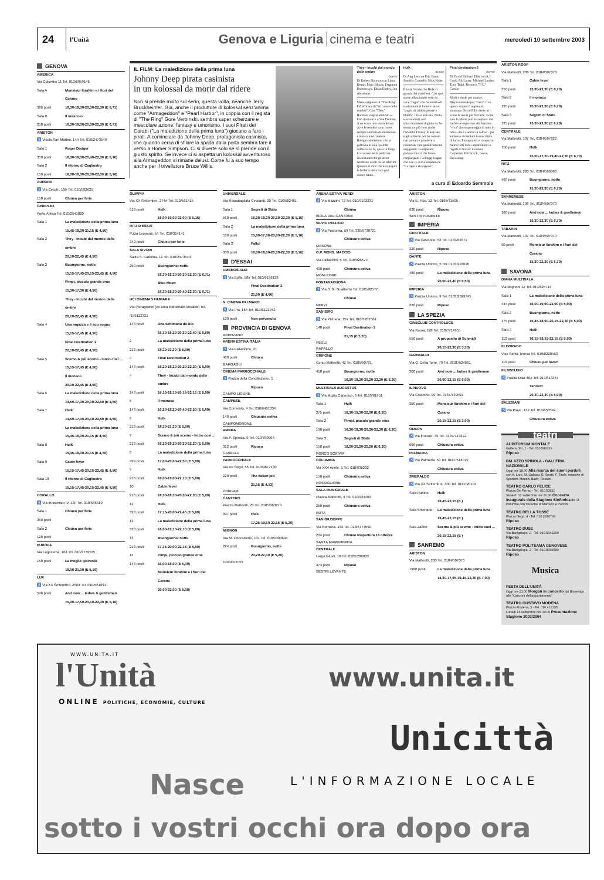24
l'Unità
Genova e Liguria cinema e teatri
mercoledì 10 settembre 2003
GENOVA
AMERICA
Via Colombo 11 Tel. 010/5959146
| Sala A | Monsieur Ibrahim e i fiori del Corano |
| 386 posti | 16,30-18,30-20,30-22,30 (E 6,71) |
| Sala B | Il miracolo |
| 250 posti | 16,30-18,30-20,30-22,30 (E 6,71) |
ARISTON
♿ Vicolo San Matteo, 14/r Tel. 010/2473549
| Sala 1 | Roger Dodger |
| 350 posti | 16,30-18,30-20,40-22,30 (E 5,16) |
| Sala 2 | Il ritorno di Cagliostro |
| 150 posti | 16,30-18,30-20,30-22,30 (E 5,16) |
AURORA
♿ Via Cecchi, 19/r Tel. 010/592625
| 150 posti | Chiuso per ferie |
CINEPLEX
Porto Antico Tel. 010/2541820
| Sala 1 | La maledizione della prima luna |
| | 15,45-18,30-21,15 (E 4,50) |
| Sala 2 | They - Incubi dal mondo delle ombre |
| | 20,10-22,45 (E 4,50) |
| Sala 3 | Buongiorno, notte |
| | 15,15-17,45-20,15-22,45 (E 4,50) |
| | Pimpi, piccolo grande eroe |
| | 15,30-17,30 (E 4,50) |
| | They - Incubi dal mondo delle ombre |
| | 20,10-22,45 (E 4,50) |
| Sala 4 | Una ragazza e il suo sogno |
| | 15,15-17,45 (E 4,50) |
| | Final Destination 2 |
| | 20,10-22,45 (E 4,50) |
| Sala 5 | Scemo & più scemo - inizio così ... |
| | 15,15-17,45 (E 4,50) |
| | Il monaco |
| | 20,10-22,45 (E 4,50) |
| Sala 6 | La maledizione della prima luna |
| | 14,50-17,30-20,10-22,50 (E 4,50) |
| Sala 7 | Hulk |
| | 14,50-17,30-20,10-22,50 (E 4,50) |
| | La maledizione della prima luna |
| | 15,45-18,30-21,15 (E 4,50) |
| Sala 8 | Hulk |
| | 15,45-18,30-21,15 (E 4,50) |
| Sala 9 | Cabin fever |
| | 15,15-17,45-20,15-22,45 (E 4,50) |
| Sala 10 | Il ritorno di Cagliostro |
| | 15,15-17,45-20,15-22,45 (E 4,50) |
CORALLO
♿ Via Innocenzo IV, 13/r Tel. 010/586419
| Sala 1 | Chiuso per ferie |
| 350 posti | |
| Sala 2 | Chiuso per ferie |
| 120 posti | |
EUROPA
Via Lagustena, 164 Tel. 010/3779535
| 150 posti | La meglio gioventù |
| | 18,00-21,00 (E 5,16) |
LUX
♿ Via XX Settembre, 258/r Tel. 010/561691
| 596 posti | And now ... ladies & gentlemen |
| | 15,30-17,50-20,10-22,30 (E 5,16) |
IL FILM: La maledizione della prima luna
Johnny Deep pirata casinista
in un kolossal da morir dal ridere
Non si prende molto sul serio, questa volta, neanche Jerry Bruckheimer. Già, anche il produttore di kolossal senz'anima come "Armageddon" e "Pearl Harbor", in coppia con il regista di "The Ring" Gore Verbinski, sembra saper scherzare e mescolare azione, fantasy e umorismo. I suoi Pirati dei Carabi ("La maledizione della prima luna") giocano a fare i pirati. A cominciare da Johnny Depp, protagonista casinista, che quando cerca di sfilare la spada dalla porta sembra fare il verso a Homer Simpson. Ci si diverte solo se si prende con il giusto spirito. Se invece ci si aspetta un kolossal avventuroso alla Armageddon si rimane delusi. Come fu a suo tempo anche per il trivellatore Bruce Willis.
They - Incubi dal mondo delle ombre
horror
Di Robert Harmon con Laura Regan, Marc Blucas, Dagmara Dominczyk, Ethan Embry, Jon Abrahams
Meno originale di "The Ring". Più efficace di "Al calare delle tenebre". Con "They" Harmon, regista abituato ai film d'azione e a Van Damme, ci racconta una storia horror dove le tenebre sono come sempre animate da misteriose e minacciose creature. Bisogna ammettere che la poltrona in sala qualche sobbalzo lo fa, qua e là lungo lo scorrere della pellicola. Nonostante che gli attori sembrino usciti da un telefilm. Quando si dice che non pagare la bolletta della luce può essere fatale…
Hulk
azione
Di Ang Lee con Eric Bana, Jennifer Connelly, Nick Nolte
È tutta l'estate che Hulk ci guarda dai manifesti. Con quel nome affascinante sotto la voce "regia" che ha tentato di trasformare il fumetto in un "sogno di rabbia, potere e libertà". Ora è arrivato. Nella sua enormità così smaccatamente digitale da far sembrare più vero anche l'Aladdin Disney. È arrivato sugli schermi per far roteare carriarmati e prendere a randellate cani geneticamente ingigantiti. Compiendo poderosi balzi che fanno rimpiangere i volteggi leggeri che Lee ci aveva regalato ne "La tigre e il dragone".
Final destination 2
horror
Di David Richard Ellis con A.J. Cook, Ali Larter, Michael Landes, Tony Todd, Terrence "T.C." Carson
Modi e mode per morire. Rigorosamente per "caso". Con questo sequel il regista ex stuntman David Ellis mette in scena le morti più bizzarre, come solo la Morte può escogitare: dal barbecue esplosivo alla benzina "viva" che serpenteggia di tubo in tubo - ma va anche in salita? - per andare a incendiare la macchina di turno. Protagonisti e comparse hanno tutti nomi appartenenti a registi di horror: Corman, Carpenter, Hitchcock, Lewis, Browning.
a cura di Edoardo Semmola
OLIMPIA
Via XX Settembre, 274/r Tel. 010/581415
| 618 posti | Hulk |
| | 16,00-19,00-22,00 (E 5,16) |
RITZ D'ESSAI
P.zza Leopardi, 5/r Tel. 010/314141
| 342 posti | Chiuso per ferie |
SALA SIVORI
Salita S. Caterina, 12 Tel. 010/2473549
| 250 posti | Buongiorno, notte |
| | 16,30-18,30-20,30-22,30 (E 6,71) |
| | Blue Moon |
| | 16,30-18,30-20,40-22,30 (E 6,71) |
UCI CINEMAS FIUMARA
Via Pieragostini (ex area industriale Ansaldo) Tel. /199123321
| 143 posti | Una settimana da Dio |
| | 16,10-18,20-20,30-22,40 (E 5,00) |
| 2 | La maledizione della prima luna |
| 216 posti | 18,30-21,30 (E 5,00) |
| 3 | Final Destination 2 |
| 143 posti | 16,20-18,20-20,20-22,20 (E 5,00) |
| 4 | They - Incubi dal mondo delle ombre |
| 143 posti | 16,15-18,15-20,15-22,15 (E 5,00) |
| 5 | Il monaco |
| 143 posti | 16,20-18,20-20,40-22,50 (E 5,00) |
| 6 | Hulk |
| 216 posti | 18,30-21,30 (E 5,00) |
| 7 | Scemo & più scemo - inizio così ... |
| 216 posti | 16,20-18,20-20,20-22,20 (E 5,00) |
| 8 | La maledizione della prima luna |
| 499 posti | 17,00-20,00-22,50 (E 5,00) |
| 9 | Hulk |
| 216 posti | 16,00-19,00-22,10 (E 5,00) |
| 10 | Cabin fever |
| 216 posti | 16,30-18,30-20,30-22,30 (E 5,00) |
| 11 | Hulk |
| 320 posti | 17,15-20,00-22,45 (E 5,00) |
| 12 | La maledizione della prima luna |
| 320 posti | 16,00-19,10-22,10 (E 5,00) |
| 13 | Buongiorno, notte |
| 216 posti | 17,15-20,00-22,15 (E 5,00) |
| 14 | Pimpi, piccolo grande eroe |
| 143 posti | 16,00-18,00 (E 5,00) |
| | Monsieur Ibrahim e i fiori del Corano |
| | 20,00-22,00 (E 5,00) |
UNIVERSALE
Via Roccatagliata Ceccardi, 20 Tel. 010/582461
| Sala 1 | Segreti di Stato |
| 560 posti | 16,30-18,30-20,30-22,30 (E 5,16) |
| Sala 2 | La maledizione della prima luna |
| 530 posti | 15,00-17,30-20,00-22,30 (E 5,16) |
| Sala 3 | Fallo! |
| 300 posti | 16,30-18,30-20,30-22,30 (E 5,16) |
D'ESSAI
AMBROSIANO
♿ Via Buffa, 58/r Tel. 010/6136138
| | Final Destination 2 |
| | 21,00 (E 4,00) |
N. CINEMA PALMARO
♿ Via Prà, 164 Tel. 010/6121762
| 100 posti | Non pervenuto |
PROVINCIA DI GENOVA
ARENZANO
ARENA ESTIVA ITALIA
♿ Via Pallavicino, 21
| 400 posti | Chiuso |
BARGAGLI
CINEMA PARROCCHIALE
♿ Piazza della Conciliazione, 1
| | Riposo |
CAMPO LIGURE
CAMPESE
Via Convento, 4 Tel. 010/6451334
| 140 posti | Chiusura estiva |
CAMPOMORONE
AMBRA
Via P. Spinola, 9 Tel. 010/780966
| 312 posti | Riposo |
CASELLA
PARROCCHIALE
Via De Negri, 56 Tel. 010/9677130
| 220 posti | The italian job |
| | 21,15 (E 4,13) |
CHIAVARI
CANTERO
Piazza Matteotti, 23 Tel. 0185/363274
| 997 posti | Hulk |
| | 17,25-19,50-22,15 (E 5,20) |
MIGNON
Via M. Liberazione, 131 Tel. 0185/309694
| 224 posti | Buongiorno, notte |
| | 20,20-22,30 (E 5,20) |
COGOLETO
ARENA ESTIVA VERDI
♿ Via Mazzini, 72 Tel. 010/9183231
| | Chiuso |
ISOLA DEL CANTONE
SILVIO PELLICO
♿ Via Postumia, 59 Tel. 338/9738721
| | Chiusura estiva |
MASONE
O.P. MONS. MACCIO
Via Pallavicini, 5 Tel. 010/926573
| 400 posti | Chiusura estiva |
MONLEONE
FONTANABUONA
♿ Via S. G. Gualberto Tel. 0185/92577
| | Chiuso |
NERVI
SAN SIRO
♿ Via Plebana, 15/r Tel. 010/3202564
| 148 posti | Final Destination 2 |
| | 21,15 (E 5,20) |
PEGLI
RAPALLO
GRIFONE
Corso Matteotti, 42 Tel. 0185/50781
| 418 posti | Buongiorno, notte |
| | 16,20-18,20-20,20-22,20 (E 6,20) |
MULTISALA AUGUSTUS
♿ Via Muzio Canonico, 6 Tel. 0185/61951
| Sala 1 | Hulk |
| 275 posti | 16,30-19,30-22,00 (E 6,20) |
| Sala 2 | Pimpi, piccolo grande eroe |
| 190 posti | 16,30-18,30-20,30-22,30 (E 6,20) |
| Sala 3 | Segreti di Stato |
| 150 posti | 16,20-20,20-22,20 (E 6,20) |
RONCO SCRIVIA
COLUMBIA
Via XXV Aprile, 1 Tel. 010/935202
| 150 posti | Chiusura estiva |
ROSSIGLIONE
SALA MUNICIPALE
Piazza Matteotti, 4 Tel. 010/924400
| 250 posti | Chiusura estiva |
RUTA
SAN GIUSEPPE
Via Romana, 153 Tel. 018/5774590
| 204 posti | Chiuso Riapertura 18 ottobre |
SANTA MARGHERITA
CENTRALE
Largo Giusti, 16 Tel. 0185/286033
| 473 posti | Riposo |
SESTRI LEVANTE
ARISTON
Via E. Fico, 12 Tel. 0185/41505
| 630 posti | Riposo |
SESTRI PONENTE
IMPERIA
CENTRALE
♿ Via Cascione, 52 Tel. 0183/63871
| 320 posti | Riposo |
DANTE
♿ Piazza Unione, 5 Tel. 0183/293620
| 480 posti | La maledizione della prima luna |
| | 20,00-22,40 (E 6,50) |
IMPERIA
♿ Piazza Unione, 9 Tel. 0183/2929745
| 330 posti | Riposo |
LA SPEZIA
CINECLUB CONTROLUCE
Via Roma, 128 Tel. 0187/714955
| 550 posti | A proposito di Schmidt |
| | 20,15-22,30 (E 5,50) |
GARIBALDI
Via G. Della Torre, 79 Tel. /0187524661
| 300 posti | And now ... ladies & gentlemen |
| | 20,00-22,15 (E 6,00) |
IL NUOVO
Via Colombo, 99 Tel. 0187/739592
| 250 posti | Monsieur Ibrahim e i fiori del Corano |
| | 20,15-22,15 (E 3,00) |
ODEON
♿ Via Firenze, 39 Tel. 0187/743212
| 696 posti | Chiusura estiva |
PALMARIA
♿ Via Palmaria, 50 Tel. 0187/518079
| | Chiusura estiva |
SMERALDO
♿ Via XX Settembre, 300 Tel. 0187/20104
| Sala Rubino | Hulk |
| | 19,45-22,15 (E ) |
| Sala Smeraldo | La maledizione della prima luna |
| | 19,45-22,15 (E ) |
| Sala Zaffiro | Scemo & più scemo - inizio così ... |
| | 20,15-22,15 (E ) |
SANREMO
ARISTON
Via Matteotti, 200 Tel. 0184/507070
| 1960 posti | La maledizione della prima luna |
| | 14,30-17,05-19,45-22,30 (E 7,00) |
ARISTON ROOF
Via Matteotti, 236 Tel. 0184/507070
| Sala 1 | Cabin fever |
| 350 posti | 15,30-22,30 (E 6,70) |
| Sala 2 | Il monaco |
| 135 posti | 15,30-22,30 (E 6,70) |
| Sala 3 | Segreti di Stato |
| 135 posti | 15,30-22,30 (E 6,70) |
CENTRALE
Via Matteotti, 107 Tel. 0184/597822
| 750 posti | Hulk |
| | 15,00-17,20-19,40-22,30 (E 6,70) |
RITZ
Via Matteotti, 220 Tel. 0184/506060
| 460 posti | Buongiorno, notte |
| | 15,30-22,30 (E 6,70) |
SANREMESE
Via Matteotti, 198 Tel. /0184507070
| 160 posti | And now ... ladies & gentlemen |
| | 15,30-22,30 (E 6,70) |
TABARIN
Via Matteotti, 107 Tel. 0184/507070
| 90 posti | Monsieur Ibrahim e i fiori del Corano |
| | 15,30-22,30 (E 6,70) |
SAVONA
DIANA MULTISALA
Via Brignoni 1/r Tel. 019/825714
| Sala 1 | La maledizione della prima luna |
| 444 posti | 16,00-19,00-22,00 (E 5,00) |
| Sala 2 | Buongiorno, notte |
| 175 posti | 15,45-18,00-20,15-22,30 (E 5,00) |
| Sala 3 | Hulk |
| 110 posti | 16,15-19,15-22,15 (E 5,00) |
ELDORADO
Vico Santa Teresa Tel. 019/8220563
| 110 posti | Chiuso per lavori |
FILMSTUDIO
♿ Piazza Diaz 46/r Tel. 019/813357
| | Tandem |
| | 20,30-22,30 (E 5,00) |
SALESIANI
♿ Via Piave, 13/r Tel. 019/850542
| | Chiusura estiva |
teatri
AUDITORIUM MONTALE
Galleria Siri, 1 - Tel. 010.589329
Riposo
PALAZZO SPINOLA - GALLERIA NAZIONALE
Oggi ore 18.30 Alla ricerca dei suoni perduti con A. Loro, M. Galassi, E. Spotti, F. Tirale, musiche di Spontini, Mozart, Bach, Rossini
TEATRO CARLO FELICE
Piazza De Ferrari - Tel. 010.53811
Venerdì 12 settembre ore 20.30 Concerto inaugurale della Stagione Sinfonica dir. R. Palumbo con musiche di Martucci e Puccini
TEATRO DELLA TOSSE
Piazza Negri, 4 - Tel. 010.2470793
Riposo
TEATRO DUSE
Via Bacigalupo, 2 - Tel. 010.5342200
Riposo
TEATRO POLITEAMA GENOVESE
Via Bacigalupo, 2 - Tel. 010.8393589
Riposo
Musica
FESTA DELL'UNITÀ
Oggi ore 21.00 Morgan in concerto dai Bluvertigo alle "Canzoni dell'appartamento"
TEATRO GUSTAVO MODENA
Piazza Modena, 3 - Tel. 010.412135
Lunedì 15 settembre ore 19.00 Presentazione Stagione 2003/2004
WWW.UNITA.IT
l'Unità
ONLINE POLITICHE, ECONOMIE, CULTURE
www.unita.it
Unicittà
L'INFORMAZIONE LOCALE
Nasce
sotto i vostri occhi ora dopo ora